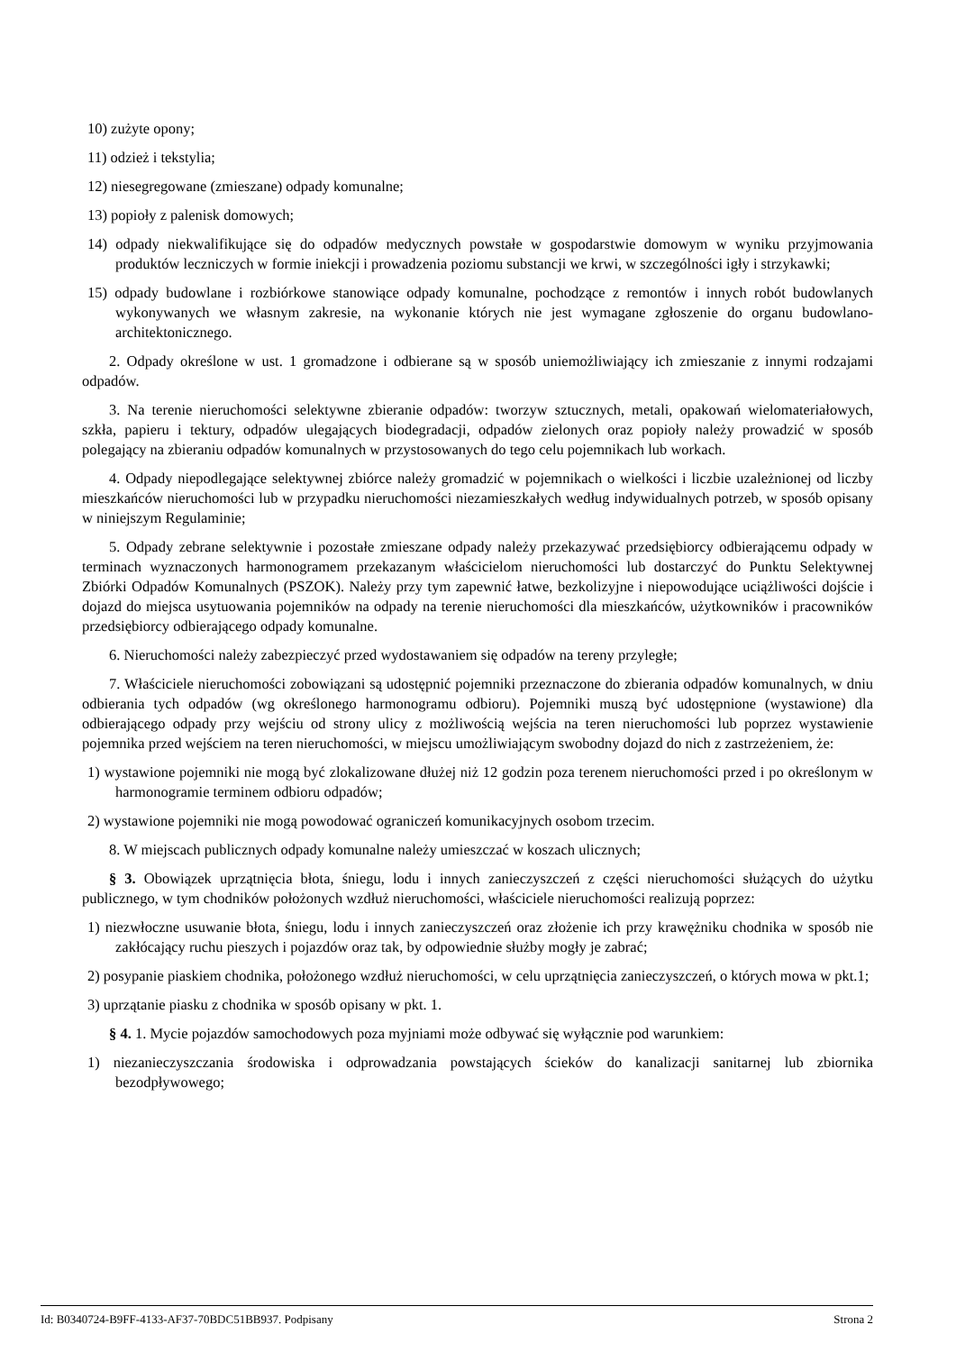10) zużyte opony;
11) odzież i tekstylia;
12) niesegregowane (zmieszane) odpady komunalne;
13) popioły z palenisk domowych;
14) odpady niekwalifikujące się do odpadów medycznych powstałe w gospodarstwie domowym w wyniku przyjmowania produktów leczniczych w formie iniekcji i prowadzenia poziomu substancji we krwi, w szczególności igły i strzykawki;
15) odpady budowlane i rozbiórkowe stanowiące odpady komunalne, pochodzące z remontów i innych robót budowlanych wykonywanych we własnym zakresie, na wykonanie których nie jest wymagane zgłoszenie do organu budowlano-architektonicznego.
2. Odpady określone w ust. 1 gromadzone i odbierane są w sposób uniemożliwiający ich zmieszanie z innymi rodzajami odpadów.
3. Na terenie nieruchomości selektywne zbieranie odpadów: tworzyw sztucznych, metali, opakowań wielomateriałowych, szkła, papieru i tektury, odpadów ulegających biodegradacji, odpadów zielonych oraz popioły należy prowadzić w sposób polegający na zbieraniu odpadów komunalnych w przystosowanych do tego celu pojemnikach lub workach.
4. Odpady niepodlegające selektywnej zbiórce należy gromadzić w pojemnikach o wielkości i liczbie uzależnionej od liczby mieszkańców nieruchomości lub w przypadku nieruchomości niezamieszkałych według indywidualnych potrzeb, w sposób opisany w niniejszym Regulaminie;
5. Odpady zebrane selektywnie i pozostałe zmieszane odpady należy przekazywać przedsiębiorcy odbierającemu odpady w terminach wyznaczonych harmonogramem przekazanym właścicielom nieruchomości lub dostarczyć do Punktu Selektywnej Zbiórki Odpadów Komunalnych (PSZOK). Należy przy tym zapewnić łatwe, bezkolizyjne i niepowodujące uciążliwości dojście i dojazd do miejsca usytuowania pojemników na odpady na terenie nieruchomości dla mieszkańców, użytkowników i pracowników przedsiębiorcy odbierającego odpady komunalne.
6. Nieruchomości należy zabezpieczyć przed wydostawaniem się odpadów na tereny przyległe;
7. Właściciele nieruchomości zobowiązani są udostępnić pojemniki przeznaczone do zbierania odpadów komunalnych, w dniu odbierania tych odpadów (wg określonego harmonogramu odbioru). Pojemniki muszą być udostępnione (wystawione) dla odbierającego odpady przy wejściu od strony ulicy z możliwością wejścia na teren nieruchomości lub poprzez wystawienie pojemnika przed wejściem na teren nieruchomości, w miejscu umożliwiającym swobodny dojazd do nich z zastrzeżeniem, że:
1) wystawione pojemniki nie mogą być zlokalizowane dłużej niż 12 godzin poza terenem nieruchomości przed i po określonym w harmonogramie terminem odbioru odpadów;
2) wystawione pojemniki nie mogą powodować ograniczeń komunikacyjnych osobom trzecim.
8. W miejscach publicznych odpady komunalne należy umieszczać w koszach ulicznych;
§ 3. Obowiązek uprzątnięcia błota, śniegu, lodu i innych zanieczyszczeń z części nieruchomości służących do użytku publicznego, w tym chodników położonych wzdłuż nieruchomości, właściciele nieruchomości realizują poprzez:
1) niezwłoczne usuwanie błota, śniegu, lodu i innych zanieczyszczeń oraz złożenie ich przy krawężniku chodnika w sposób nie zakłócający ruchu pieszych i pojazdów oraz tak, by odpowiednie służby mogły je zabrać;
2) posypanie piaskiem chodnika, położonego wzdłuż nieruchomości, w celu uprzątnięcia zanieczyszczeń, o których mowa w pkt.1;
3) uprzątanie piasku z chodnika w sposób opisany w pkt. 1.
§ 4. 1. Mycie pojazdów samochodowych poza myjniami może odbywać się wyłącznie pod warunkiem:
1) niezanieczyszczania środowiska i odprowadzania powstających ścieków do kanalizacji sanitarnej lub zbiornika bezodpływowego;
Id: B0340724-B9FF-4133-AF37-70BDC51BB937. Podpisany Strona 2